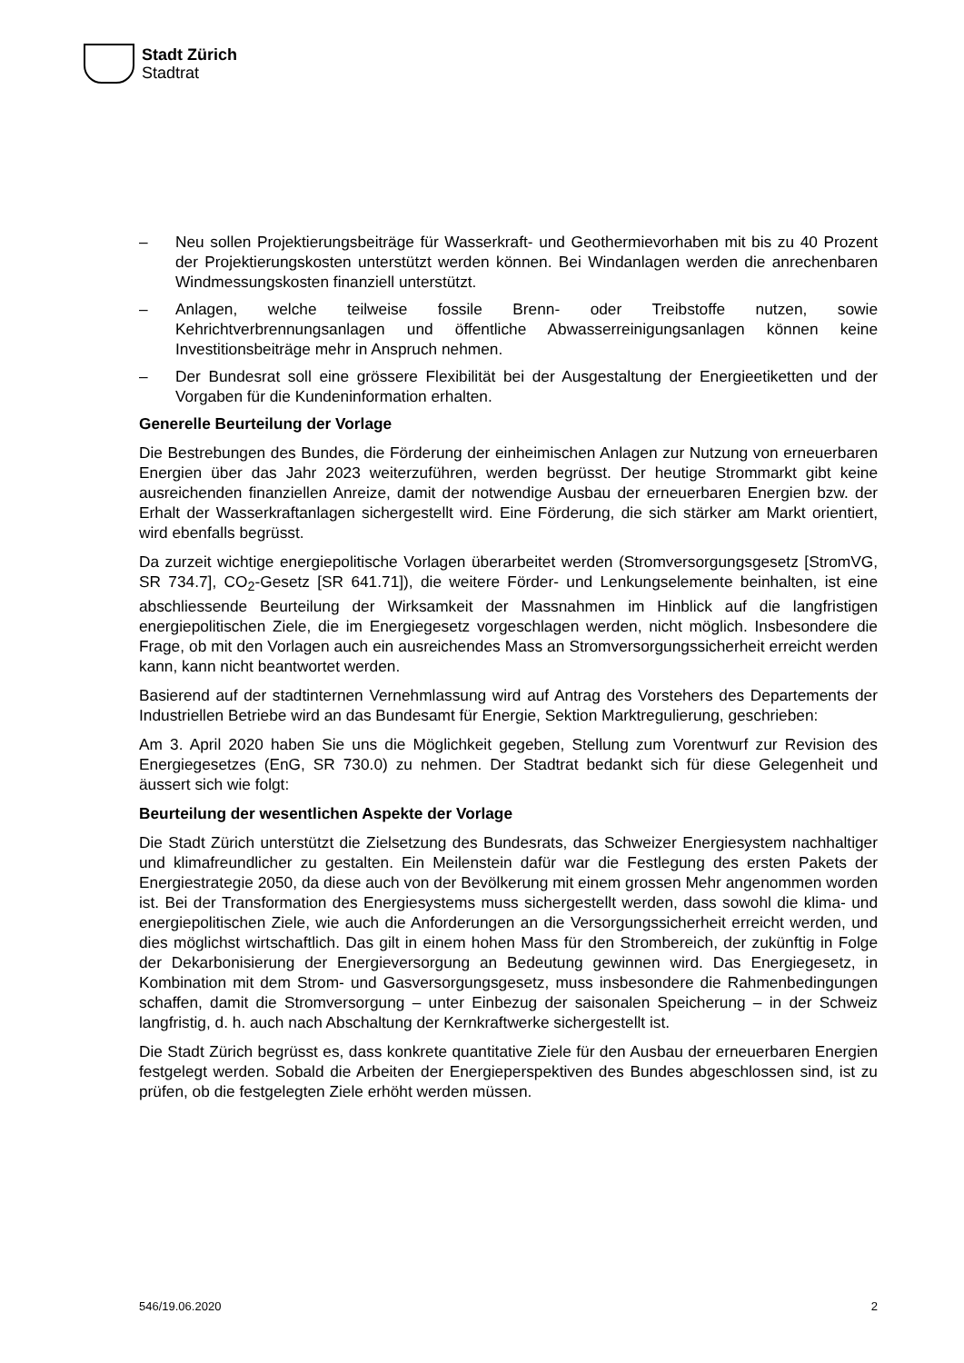Stadt Zürich
Stadtrat
– Neu sollen Projektierungsbeiträge für Wasserkraft- und Geothermievorhaben mit bis zu 40 Prozent der Projektierungskosten unterstützt werden können. Bei Windanlagen werden die anrechenbaren Windmessungskosten finanziell unterstützt.
– Anlagen, welche teilweise fossile Brenn- oder Treibstoffe nutzen, sowie Kehrichtverbrennungsanlagen und öffentliche Abwasserreinigungsanlagen können keine Investitionsbeiträge mehr in Anspruch nehmen.
– Der Bundesrat soll eine grössere Flexibilität bei der Ausgestaltung der Energieetiketten und der Vorgaben für die Kundeninformation erhalten.
Generelle Beurteilung der Vorlage
Die Bestrebungen des Bundes, die Förderung der einheimischen Anlagen zur Nutzung von erneuerbaren Energien über das Jahr 2023 weiterzuführen, werden begrüsst. Der heutige Strommarkt gibt keine ausreichenden finanziellen Anreize, damit der notwendige Ausbau der erneuerbaren Energien bzw. der Erhalt der Wasserkraftanlagen sichergestellt wird. Eine Förderung, die sich stärker am Markt orientiert, wird ebenfalls begrüsst.
Da zurzeit wichtige energiepolitische Vorlagen überarbeitet werden (Stromversorgungsgesetz [StromVG, SR 734.7], CO<sub>2</sub>-Gesetz [SR 641.71]), die weitere Förder- und Lenkungselemente beinhalten, ist eine abschliessende Beurteilung der Wirksamkeit der Massnahmen im Hinblick auf die langfristigen energiepolitischen Ziele, die im Energiegesetz vorgeschlagen werden, nicht möglich. Insbesondere die Frage, ob mit den Vorlagen auch ein ausreichendes Mass an Stromversorgungssicherheit erreicht werden kann, kann nicht beantwortet werden.
Basierend auf der stadtinternen Vernehmlassung wird auf Antrag des Vorstehers des Departements der Industriellen Betriebe wird an das Bundesamt für Energie, Sektion Marktregulierung, geschrieben:
Am 3. April 2020 haben Sie uns die Möglichkeit gegeben, Stellung zum Vorentwurf zur Revision des Energiegesetzes (EnG, SR 730.0) zu nehmen. Der Stadtrat bedankt sich für diese Gelegenheit und äussert sich wie folgt:
Beurteilung der wesentlichen Aspekte der Vorlage
Die Stadt Zürich unterstützt die Zielsetzung des Bundesrats, das Schweizer Energiesystem nachhaltiger und klimafreundlicher zu gestalten. Ein Meilenstein dafür war die Festlegung des ersten Pakets der Energiestrategie 2050, da diese auch von der Bevölkerung mit einem grossen Mehr angenommen worden ist. Bei der Transformation des Energiesystems muss sichergestellt werden, dass sowohl die klima- und energiepolitischen Ziele, wie auch die Anforderungen an die Versorgungssicherheit erreicht werden, und dies möglichst wirtschaftlich. Das gilt in einem hohen Mass für den Strombereich, der zukünftig in Folge der Dekarbonisierung der Energieversorgung an Bedeutung gewinnen wird. Das Energiegesetz, in Kombination mit dem Strom- und Gasversorgungsgesetz, muss insbesondere die Rahmenbedingungen schaffen, damit die Stromversorgung – unter Einbezug der saisonalen Speicherung – in der Schweiz langfristig, d. h. auch nach Abschaltung der Kernkraftwerke sichergestellt ist.
Die Stadt Zürich begrüsst es, dass konkrete quantitative Ziele für den Ausbau der erneuerbaren Energien festgelegt werden. Sobald die Arbeiten der Energieperspektiven des Bundes abgeschlossen sind, ist zu prüfen, ob die festgelegten Ziele erhöht werden müssen.
546/19.06.2020 2